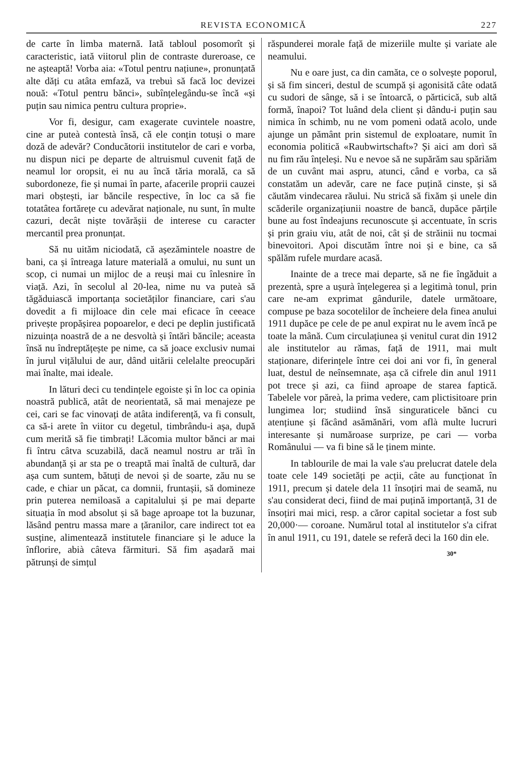REVISTA ECONOMICĂ 227
de carte în limba maternă. Iată tabloul posomorît și caracteristic, iată viitorul plin de contraste dureroase, ce ne așteaptă! Vorba aia: «Totul pentru națiune», pronunțată alte dăți cu atâta emfază, va trebuì să facă loc devizei nouă: «Totul pentru bănci», subînțelegându-se încă «și puțin sau nimica pentru cultura proprie».
Vor fi, desigur, cam exagerate cuvintele noastre, cine ar puteà contestà însă, că ele conțin totuși o mare doză de adevăr? Conducătorii institutelor de cari e vorba, nu dispun nici pe departe de altruismul cuvenit față de neamul lor oropsit, ei nu au încă tăria morală, ca să subordoneze, fie și numai în parte, afacerile proprii cauzei mari obștești, iar băncile respective, în loc ca să fie totatâtea fortărețe cu adevărat naționale, nu sunt, în multe cazuri, decât niște tovărășii de interese cu caracter mercantil prea pronunțat.
Să nu uităm niciodată, că așezămintele noastre de bani, ca și întreaga lature materială a omului, nu sunt un scop, ci numai un mijloc de a reuși mai cu înlesnire în viață. Azi, în secolul al 20-lea, nime nu va puteà să tăgăduiască importanța societăților financiare, cari s'au dovedit a fi mijloace din cele mai eficace în ceeace privește propășirea popoarelor, e deci pe deplin justificată nizuința noastră de a ne desvoltà și întărì băncile; aceasta însă nu îndreptățește pe nime, ca să joace exclusiv numai în jurul vițălului de aur, dând uitării celelalte preocupări mai înalte, mai ideale.
In lături deci cu tendințele egoiste și în loc ca opinia noastră publică, atât de neorientată, să mai menajeze pe cei, cari se fac vinovați de atâta indiferență, va fi consult, ca să-i arete în viitor cu degetul, timbrându-i așa, după cum merită să fie timbrați! Lăcomia multor bănci ar mai fi întru câtva scuzabilă, dacă neamul nostru ar trăì în abundanță și ar sta pe o treaptă mai înaltă de cultură, dar așa cum suntem, bătuți de nevoi și de soarte, zău nu se cade, e chiar un păcat, ca domnii, fruntașii, să domineze prin puterea nemiloasă a capitalului și pe mai departe situația în mod absolut și să bage aproape tot la buzunar, lăsând pentru massa mare a țăranilor, care indirect tot ea susține, alimentează institutele financiare și le aduce la înflorire, abià câteva fărmituri. Să fim așadară mai pătrunși de simțul
răspunderei morale față de mizeriile multe și variate ale neamului.
Nu e oare just, ca din camăta, ce o solvește poporul, și să fim sinceri, destul de scumpă și agonisită câte odată cu sudori de sânge, să i se întoarcă, o părticică, sub altă formă, înapoi? Tot luând dela client și dându-i puțin sau nimica în schimb, nu ne vom pomenì odată acolo, unde ajunge un pământ prin sistemul de exploatare, numit în economia politică «Raubwirtschaft»? Și aici am dorì să nu fim rău înțeleși. Nu e nevoe să ne supărăm sau spăriăm de un cuvânt mai aspru, atunci, când e vorba, ca să constatăm un adevăr, care ne face puțină cinste, și să căutăm vindecarea răului. Nu strică să fixăm și unele din scăderile organizațiunii noastre de bancă, dupăce părțile bune au fost îndeajuns recunoscute și accentuate, în scris și prin graiu viu, atât de noi, cât și de străinii nu tocmai binevoitori. Apoi discutăm între noi și e bine, ca să spălăm rufele murdare acasă.
Inainte de a trece mai departe, să ne fie îngăduit a prezentà, spre a ușurà înțelegerea și a legitimà tonul, prin care ne-am exprimat gândurile, datele următoare, compuse pe baza socotelilor de încheiere dela finea anului 1911 dupăce pe cele de pe anul expirat nu le avem încă pe toate la mână. Cum circulațiunea și venitul curat din 1912 ale institutelor au rămas, față de 1911, mai mult staționare, diferințele între cei doi ani vor fi, în general luat, destul de neînsemnate, așa că cifrele din anul 1911 pot trece și azi, ca fiind aproape de starea faptică. Tabelele vor păreà, la prima vedere, cam plictisitoare prin lungimea lor; studiind însă singuraticele bănci cu atențiune și făcând asămănări, vom aflà multe lucruri interesante și număroase surprize, pe cari — vorba Românului — va fi bine să le ținem minte.
In tablourile de mai la vale s'au prelucrat datele dela toate cele 149 societăți pe acții, câte au funcționat în 1911, precum și datele dela 11 însoțiri mai de seamă, nu s'au considerat deci, fiind de mai puțină importanță, 31 de însoțiri mai mici, resp. a căror capital societar a fost sub 20,000·— coroane. Numărul total al institutelor s'a cifrat în anul 1911, cu 191, datele se referă deci la 160 din ele.
30*